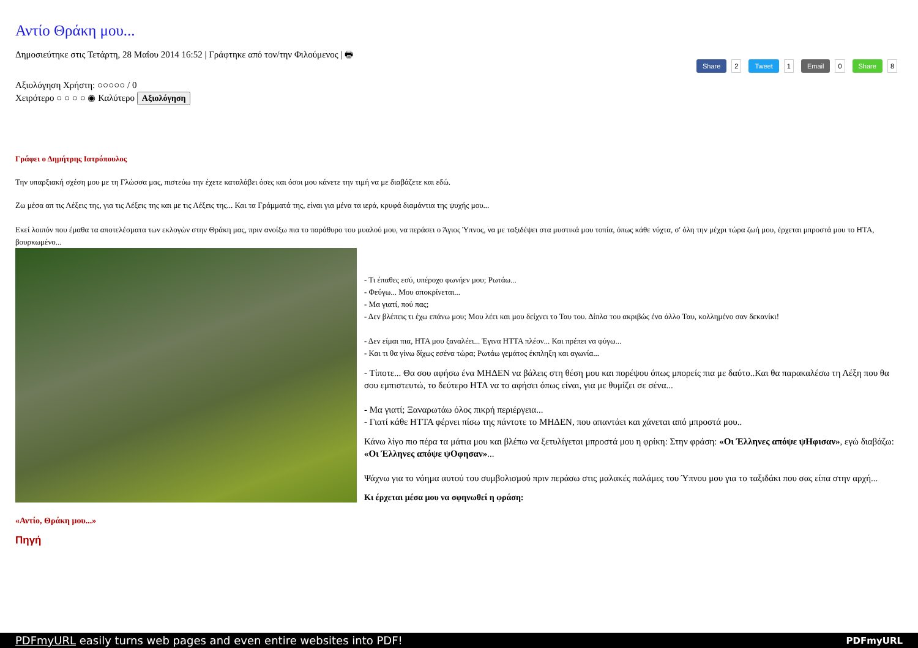Share 2 Tweet 1 Email 0 Share 8
Αντίο Θράκη μου...
Δημοσιεύτηκε στις Τετάρτη, 28 Μαΐου 2014 16:52 | Γράφτηκε από τον/την Φιλούμενος | 🖶
Αξιολόγηση Χρήστη: ○○○○○ / 0
Χειρότερο ○ ○ ○ ○ ◉ Καλύτερο Αξιολόγηση
Γράφει ο Δημήτρης Ιατρόπουλος
Την υπαρξιακή σχέση μου με τη Γλώσσα μας, πιστεύω την έχετε καταλάβει όσες και όσοι μου κάνετε την τιμή να με διαβάζετε και εδώ.
Ζω μέσα απ τις Λέξεις της, για τις Λέξεις της και με τις Λέξεις της... Και τα Γράμματά της, είναι για μένα τα ιερά, κρυφά διαμάντια της ψυχής μου...
Εκεί λοιπόν που έμαθα τα αποτελέσματα των εκλογών στην Θράκη μας, πριν ανοίξω πια το παράθυρο του μυαλού μου, να περάσει ο Άγιος Ύπνος, να με ταξιδέψει στα μυστικά μου τοπία, όπως κάθε νύχτα, σ' όλη την μέχρι τώρα ζωή μου, έρχεται μπροστά μου το ΗΤΑ, βουρκωμένο...
- Τι έπαθες εσύ, υπέροχο φωνήεν μου; Ρωτάω...
- Φεύγω... Μου αποκρίνεται...
- Μα γιατί, πού πας;
- Δεν βλέπεις τι έχω επάνω μου; Μου λέει και μου δείχνει το Ταυ του. Δίπλα του ακριβώς ένα άλλο Ταυ, κολλημένο σαν δεκανίκι!
- Δεν είμαι πια, ΗΤΑ μου ξαναλέει... Έγινα ΗΤΤΑ πλέον... Και πρέπει να φύγω...
- Και τι θα γίνω δίχως εσένα τώρα; Ρωτάω γεμάτος έκπληξη και αγωνία...
- Τίποτε... Θα σου αφήσω ένα ΜΗΔΕΝ να βάλεις στη θέση μου και πορέψου όπως μπορείς πια με δαύτο..Και θα παρακαλέσω τη Λέξη που θα σου εμπιστευτώ, το δεύτερο ΗΤΑ να το αφήσει όπως είναι, για με θυμίζει σε σένα...
- Μα γιατί; Ξαναρωτάω όλος πικρή περιέργεια...
- Γιατί κάθε ΗΤΤΑ φέρνει πίσω της πάντοτε το ΜΗΔΕΝ, που απαντάει και χάνεται από μπροστά μου..
Κάνω λίγο πιο πέρα τα μάτια μου και βλέπω να ξετυλίγεται μπροστά μου η φρίκη: Στην φράση: «Οι Έλληνες απόψε ψΗφισαν», εγώ διαβάζω: «Οι Έλληνες απόψε ψΟφησαν»...
Ψάχνω για το νόημα αυτού του συμβολισμού πριν περάσω στις μαλακές παλάμες του Ύπνου μου για το ταξιδάκι που σας είπα στην αρχή...
Κι έρχεται μέσα μου να σφηνωθεί η φράση:
«Αντίο, Θράκη μου...»
Πηγή
PDFmyURL easily turns web pages and even entire websites into PDF! PDFmyURL